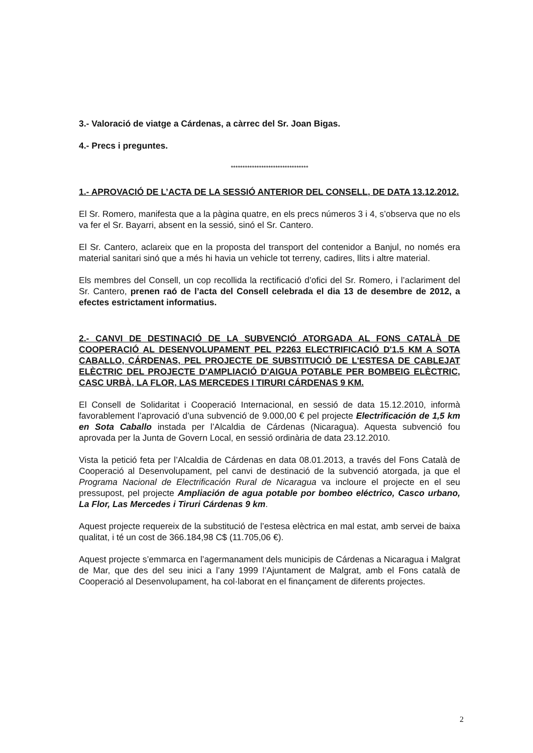3.- Valoració de viatge a Cárdenas, a càrrec del Sr. Joan Bigas.
4.- Precs i preguntes.
*********************************
1.- APROVACIÓ DE L’ACTA DE LA SESSIÓ ANTERIOR DEL CONSELL, DE DATA 13.12.2012.
El Sr. Romero, manifesta que a la pàgina quatre, en els precs números 3 i 4, s’observa que no els va fer el Sr. Bayarri, absent en la sessió, sinó el Sr. Cantero.
El Sr. Cantero, aclareix que en la proposta del transport del contenidor a Banjul, no només era material sanitari sinó que a més hi havia un vehicle tot terreny, cadires, llits i altre material.
Els membres del Consell, un cop recollida la rectificació d’ofici del Sr. Romero, i l’aclariment del Sr. Cantero, prenen raó de l’acta del Consell celebrada el dia 13 de desembre de 2012, a efectes estrictament informatius.
2.- CANVI DE DESTINACIÓ DE LA SUBVENCIÓ ATORGADA AL FONS CATALÀ DE COOPERACIÓ AL DESENVOLUPAMENT PEL P2263 ELECTRIFICACIÓ D'1,5 KM A SOTA CABALLO, CÁRDENAS, PEL PROJECTE DE SUBSTITUCIÓ DE L'ESTESA DE CABLEJAT ELÈCTRIC DEL PROJECTE D'AMPLIACIÓ D'AIGUA POTABLE PER BOMBEIG ELÈCTRIC, CASC URBÀ, LA FLOR, LAS MERCEDES I TIRURI CÁRDENAS 9 KM.
El Consell de Solidaritat i Cooperació Internacional, en sessió de data 15.12.2010, informà favorablement l’aprovació d’una subvenció de 9.000,00 € pel projecte Electrificación de 1,5 km en Sota Caballo instada per l’Alcaldia de Cárdenas (Nicaragua). Aquesta subvenció fou aprovada per la Junta de Govern Local, en sessió ordinària de data 23.12.2010.
Vista la petició feta per l’Alcaldia de Cárdenas en data 08.01.2013, a través del Fons Català de Cooperació al Desenvolupament, pel canvi de destinació de la subvenció atorgada, ja que el Programa Nacional de Electrificación Rural de Nicaragua va incloure el projecte en el seu pressupost, pel projecte Ampliación de agua potable por bombeo eléctrico, Casco urbano, La Flor, Las Mercedes i Tiruri Cárdenas 9 km.
Aquest projecte requereix de la substitució de l’estesa elèctrica en mal estat, amb servei de baixa qualitat, i té un cost de 366.184,98 C$ (11.705,06 €).
Aquest projecte s’emmarca en l’agermanament dels municipis de Cárdenas a Nicaragua i Malgrat de Mar, que des del seu inici a l’any 1999 l’Ajuntament de Malgrat, amb el Fons català de Cooperació al Desenvolupament, ha col·laborat en el finançament de diferents projectes.
2